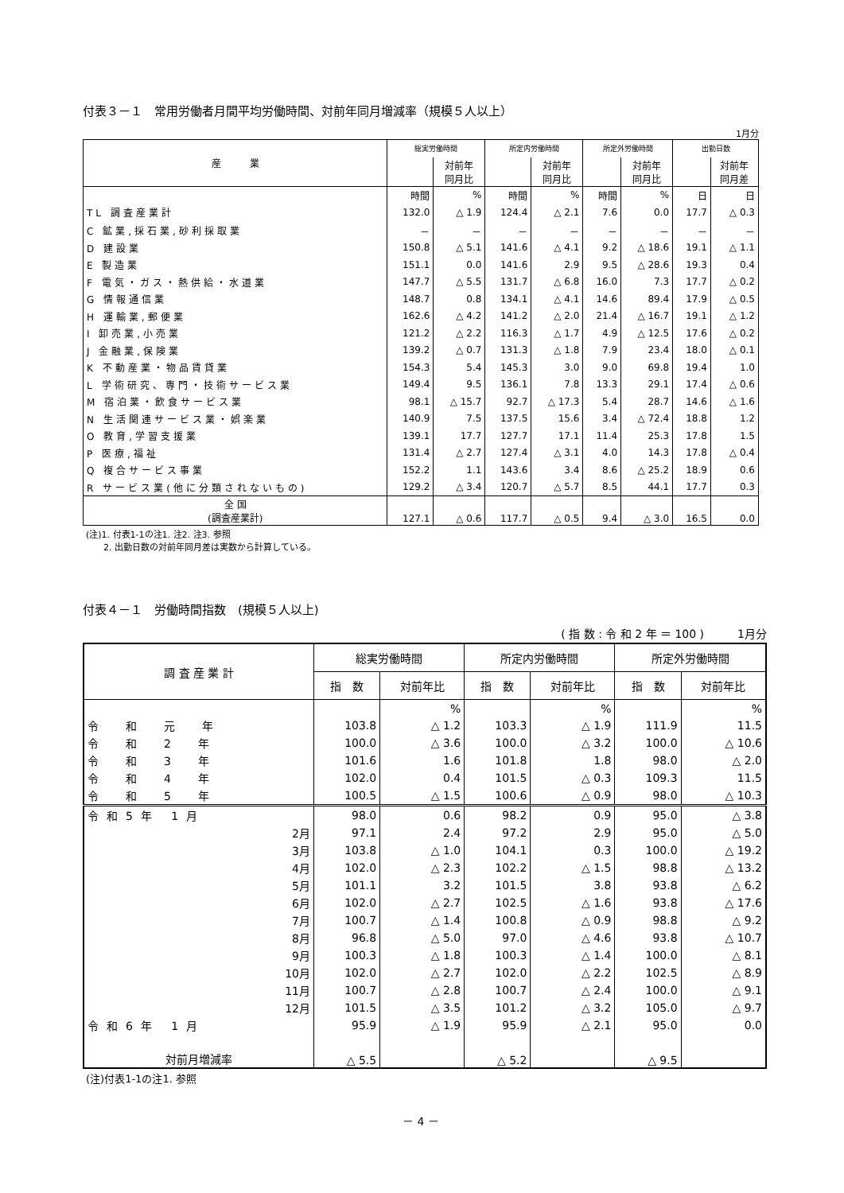付表３－１　常用労働者月間平均労働時間、対前年同月増減率（規模５人以上）
1月分
| 産 業 | 総実労働時間 | | 所定内労働時間 | | 所定外労働時間 | | 出勤日数 | |
| --- | --- | --- | --- | --- | --- | --- | --- | --- |
| | | 対前年 同月比 | | 対前年 同月比 | | 対前年 同月比 | | 対前年 同月差 |
| | 時間 | % | 時間 | % | 時間 | % | 日 | 日 |
| TL 調査産業計 | 132.0 | △ 1.9 | 124.4 | △ 2.1 | 7.6 | 0.0 | 17.7 | △ 0.3 |
| C 鉱業,採石業,砂利採取業 | － | － | － | － | － | － | － | － |
| D 建設業 | 150.8 | △ 5.1 | 141.6 | △ 4.1 | 9.2 | △ 18.6 | 19.1 | △ 1.1 |
| E 製造業 | 151.1 | 0.0 | 141.6 | 2.9 | 9.5 | △ 28.6 | 19.3 | 0.4 |
| F 電気・ガス・熱供給・水道業 | 147.7 | △ 5.5 | 131.7 | △ 6.8 | 16.0 | 7.3 | 17.7 | △ 0.2 |
| G 情報通信業 | 148.7 | 0.8 | 134.1 | △ 4.1 | 14.6 | 89.4 | 17.9 | △ 0.5 |
| H 運輸業,郵便業 | 162.6 | △ 4.2 | 141.2 | △ 2.0 | 21.4 | △ 16.7 | 19.1 | △ 1.2 |
| I 卸売業,小売業 | 121.2 | △ 2.2 | 116.3 | △ 1.7 | 4.9 | △ 12.5 | 17.6 | △ 0.2 |
| J 金融業,保険業 | 139.2 | △ 0.7 | 131.3 | △ 1.8 | 7.9 | 23.4 | 18.0 | △ 0.1 |
| K 不動産業・物品賃貸業 | 154.3 | 5.4 | 145.3 | 3.0 | 9.0 | 69.8 | 19.4 | 1.0 |
| L 学術研究、専門・技術サービス業 | 149.4 | 9.5 | 136.1 | 7.8 | 13.3 | 29.1 | 17.4 | △ 0.6 |
| M 宿泊業・飲食サービス業 | 98.1 | △ 15.7 | 92.7 | △ 17.3 | 5.4 | 28.7 | 14.6 | △ 1.6 |
| N 生活関連サービス業・娯楽業 | 140.9 | 7.5 | 137.5 | 15.6 | 3.4 | △ 72.4 | 18.8 | 1.2 |
| O 教育,学習支援業 | 139.1 | 17.7 | 127.7 | 17.1 | 11.4 | 25.3 | 17.8 | 1.5 |
| P 医療,福祉 | 131.4 | △ 2.7 | 127.4 | △ 3.1 | 4.0 | 14.3 | 17.8 | △ 0.4 |
| Q 複合サービス事業 | 152.2 | 1.1 | 143.6 | 3.4 | 8.6 | △ 25.2 | 18.9 | 0.6 |
| R サービス業(他に分類されないもの) | 129.2 | △ 3.4 | 120.7 | △ 5.7 | 8.5 | 44.1 | 17.7 | 0.3 |
| 全 国 (調査産業計) | 127.1 | △ 0.6 | 117.7 | △ 0.5 | 9.4 | △ 3.0 | 16.5 | 0.0 |
(注)1. 付表1-1の注1. 注2. 注3. 参照
　　2. 出勤日数の対前年同月差は実数から計算している。
付表４－１　労働時間指数　(規模５人以上)
( 指 数 : 令 和 2 年 ＝ 100 )　　　1月分
| 調 査 産 業 計 | 総実労働時間 | | 所定内労働時間 | | 所定外労働時間 | |
| --- | --- | --- | --- | --- | --- | --- |
| | 指 数 | 対前年比 | 指 数 | 対前年比 | 指 数 | 対前年比 |
| | | % | | % | | % |
| 令 和 元 年 | 103.8 | △ 1.2 | 103.3 | △ 1.9 | 111.9 | 11.5 |
| 令 和 2 年 | 100.0 | △ 3.6 | 100.0 | △ 3.2 | 100.0 | △ 10.6 |
| 令 和 3 年 | 101.6 | 1.6 | 101.8 | 1.8 | 98.0 | △ 2.0 |
| 令 和 4 年 | 102.0 | 0.4 | 101.5 | △ 0.3 | 109.3 | 11.5 |
| 令 和 5 年 | 100.5 | △ 1.5 | 100.6 | △ 0.9 | 98.0 | △ 10.3 |
| 令和5年 1月 | 98.0 | 0.6 | 98.2 | 0.9 | 95.0 | △ 3.8 |
| 2月 | 97.1 | 2.4 | 97.2 | 2.9 | 95.0 | △ 5.0 |
| 3月 | 103.8 | △ 1.0 | 104.1 | 0.3 | 100.0 | △ 19.2 |
| 4月 | 102.0 | △ 2.3 | 102.2 | △ 1.5 | 98.8 | △ 13.2 |
| 5月 | 101.1 | 3.2 | 101.5 | 3.8 | 93.8 | △ 6.2 |
| 6月 | 102.0 | △ 2.7 | 102.5 | △ 1.6 | 93.8 | △ 17.6 |
| 7月 | 100.7 | △ 1.4 | 100.8 | △ 0.9 | 98.8 | △ 9.2 |
| 8月 | 96.8 | △ 5.0 | 97.0 | △ 4.6 | 93.8 | △ 10.7 |
| 9月 | 100.3 | △ 1.8 | 100.3 | △ 1.4 | 100.0 | △ 8.1 |
| 10月 | 102.0 | △ 2.7 | 102.0 | △ 2.2 | 102.5 | △ 8.9 |
| 11月 | 100.7 | △ 2.8 | 100.7 | △ 2.4 | 100.0 | △ 9.1 |
| 12月 | 101.5 | △ 3.5 | 101.2 | △ 3.2 | 105.0 | △ 9.7 |
| 令和6年 1月 | 95.9 | △ 1.9 | 95.9 | △ 2.1 | 95.0 | 0.0 |
| 対前月増減率 | △ 5.5 | | △ 5.2 | | △ 9.5 | |
(注)付表1-1の注1. 参照
－ 4 －